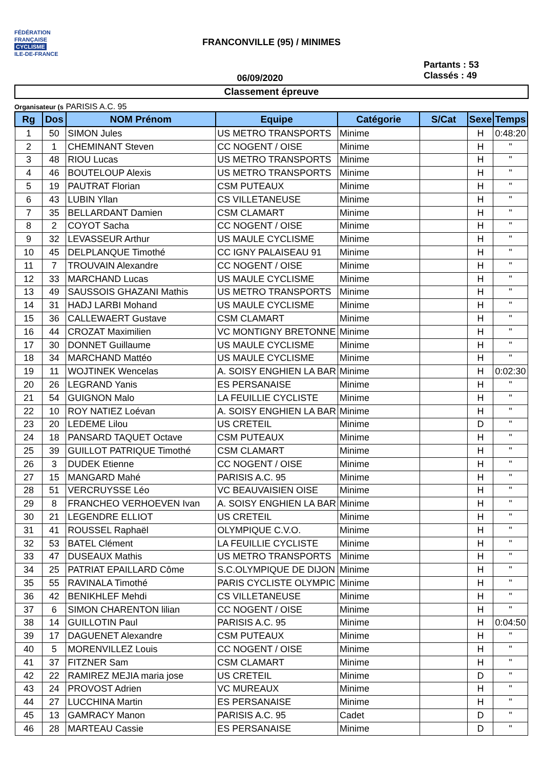FÉDÉRATION
FRANÇAISE
CYCLISME
ILE-DE-FRANCE
FRANCONVILLE (95) / MINIMES
06/09/2020
Partants : 53
Classés : 49
Classement épreuve
Organisateur (s PARISIS A.C. 95
| Rg | Dos | NOM Prénom | Equipe | Catégorie | S/Cat | Sexe | Temps |
| --- | --- | --- | --- | --- | --- | --- | --- |
| 1 | 50 | SIMON Jules | US METRO TRANSPORTS | Minime | | H | 0:48:20 |
| 2 | 1 | CHEMINANT Steven | CC NOGENT / OISE | Minime | | H | " |
| 3 | 48 | RIOU Lucas | US METRO TRANSPORTS | Minime | | H | " |
| 4 | 46 | BOUTELOUP Alexis | US METRO TRANSPORTS | Minime | | H | " |
| 5 | 19 | PAUTRAT Florian | CSM PUTEAUX | Minime | | H | " |
| 6 | 43 | LUBIN Yllan | CS VILLETANEUSE | Minime | | H | " |
| 7 | 35 | BELLARDANT Damien | CSM CLAMART | Minime | | H | " |
| 8 | 2 | COYOT Sacha | CC NOGENT / OISE | Minime | | H | " |
| 9 | 32 | LEVASSEUR Arthur | US MAULE CYCLISME | Minime | | H | " |
| 10 | 45 | DELPLANQUE Timothé | CC IGNY PALAISEAU 91 | Minime | | H | " |
| 11 | 7 | TROUVAIN Alexandre | CC NOGENT / OISE | Minime | | H | " |
| 12 | 33 | MARCHAND Lucas | US MAULE CYCLISME | Minime | | H | " |
| 13 | 49 | SAUSSOIS GHAZANI Mathis | US METRO TRANSPORTS | Minime | | H | " |
| 14 | 31 | HADJ LARBI Mohand | US MAULE CYCLISME | Minime | | H | " |
| 15 | 36 | CALLEWAERT Gustave | CSM CLAMART | Minime | | H | " |
| 16 | 44 | CROZAT Maximilien | VC MONTIGNY BRETONNE | Minime | | H | " |
| 17 | 30 | DONNET Guillaume | US MAULE CYCLISME | Minime | | H | " |
| 18 | 34 | MARCHAND Mattéo | US MAULE CYCLISME | Minime | | H | " |
| 19 | 11 | WOJTINEK Wencelas | A. SOISY ENGHIEN LA BAR | Minime | | H | 0:02:30 |
| 20 | 26 | LEGRAND Yanis | ES PERSANAISE | Minime | | H | " |
| 21 | 54 | GUIGNON Malo | LA FEUILLIE CYCLISTE | Minime | | H | " |
| 22 | 10 | ROY NATIEZ Loévan | A. SOISY ENGHIEN LA BAR | Minime | | H | " |
| 23 | 20 | LEDEME Lilou | US CRETEIL | Minime | | D | " |
| 24 | 18 | PANSARD TAQUET Octave | CSM PUTEAUX | Minime | | H | " |
| 25 | 39 | GUILLOT PATRIQUE Timothé | CSM CLAMART | Minime | | H | " |
| 26 | 3 | DUDEK Etienne | CC NOGENT / OISE | Minime | | H | " |
| 27 | 15 | MANGARD Mahé | PARISIS A.C. 95 | Minime | | H | " |
| 28 | 51 | VERCRUYSSE Léo | VC BEAUVAISIEN OISE | Minime | | H | " |
| 29 | 8 | FRANCHEO VERHOEVEN Ivan | A. SOISY ENGHIEN LA BAR | Minime | | H | " |
| 30 | 21 | LEGENDRE ELLIOT | US CRETEIL | Minime | | H | " |
| 31 | 41 | ROUSSEL Raphaël | OLYMPIQUE C.V.O. | Minime | | H | " |
| 32 | 53 | BATEL Clément | LA FEUILLIE CYCLISTE | Minime | | H | " |
| 33 | 47 | DUSEAUX Mathis | US METRO TRANSPORTS | Minime | | H | " |
| 34 | 25 | PATRIAT EPAILLARD Côme | S.C.OLYMPIQUE DE DIJON | Minime | | H | " |
| 35 | 55 | RAVINALA Timothé | PARIS CYCLISTE OLYMPIC | Minime | | H | " |
| 36 | 42 | BENIKHLEF Mehdi | CS VILLETANEUSE | Minime | | H | " |
| 37 | 6 | SIMON CHARENTON lilian | CC NOGENT / OISE | Minime | | H | " |
| 38 | 14 | GUILLOTIN Paul | PARISIS A.C. 95 | Minime | | H | 0:04:50 |
| 39 | 17 | DAGUENET Alexandre | CSM PUTEAUX | Minime | | H | " |
| 40 | 5 | MORENVILLEZ Louis | CC NOGENT / OISE | Minime | | H | " |
| 41 | 37 | FITZNER Sam | CSM CLAMART | Minime | | H | " |
| 42 | 22 | RAMIREZ MEJIA maria jose | US CRETEIL | Minime | | D | " |
| 43 | 24 | PROVOST Adrien | VC MUREAUX | Minime | | H | " |
| 44 | 27 | LUCCHINA Martin | ES PERSANAISE | Minime | | H | " |
| 45 | 13 | GAMRACY Manon | PARISIS A.C. 95 | Cadet | | D | " |
| 46 | 28 | MARTEAU Cassie | ES PERSANAISE | Minime | | D | " |